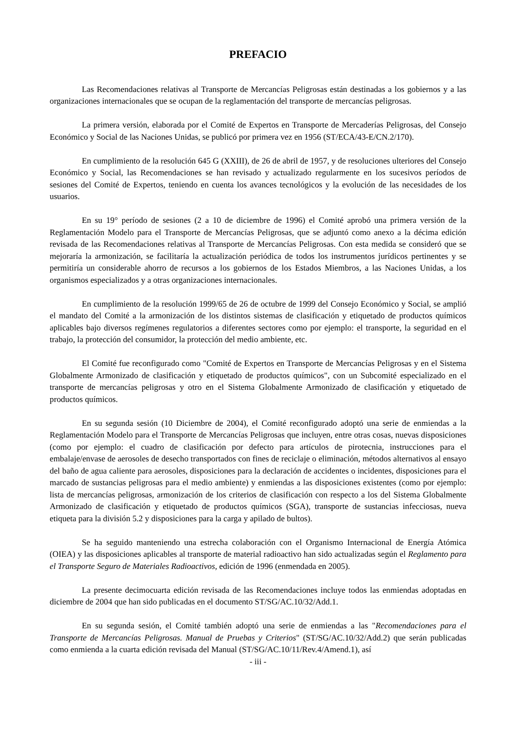PREFACIO
Las Recomendaciones relativas al Transporte de Mercancías Peligrosas están destinadas a los gobiernos y a las organizaciones internacionales que se ocupan de la reglamentación del transporte de mercancías peligrosas.
La primera versión, elaborada por el Comité de Expertos en Transporte de Mercaderías Peligrosas, del Consejo Económico y Social de las Naciones Unidas, se publicó por primera vez en 1956 (ST/ECA/43-E/CN.2/170).
En cumplimiento de la resolución 645 G (XXIII), de 26 de abril de 1957, y de resoluciones ulteriores del Consejo Económico y Social, las Recomendaciones se han revisado y actualizado regularmente en los sucesivos períodos de sesiones del Comité de Expertos, teniendo en cuenta los avances tecnológicos y la evolución de las necesidades de los usuarios.
En su 19° período de sesiones (2 a 10 de diciembre de 1996) el Comité aprobó una primera versión de la Reglamentación Modelo para el Transporte de Mercancías Peligrosas, que se adjuntó como anexo a la décima edición revisada de las Recomendaciones relativas al Transporte de Mercancías Peligrosas. Con esta medida se consideró que se mejoraría la armonización, se facilitaría la actualización periódica de todos los instrumentos jurídicos pertinentes y se permitiría un considerable ahorro de recursos a los gobiernos de los Estados Miembros, a las Naciones Unidas, a los organismos especializados y a otras organizaciones internacionales.
En cumplimiento de la resolución 1999/65 de 26 de octubre de 1999 del Consejo Económico y Social, se amplió el mandato del Comité a la armonización de los distintos sistemas de clasificación y etiquetado de productos químicos aplicables bajo diversos regímenes regulatorios a diferentes sectores como por ejemplo: el transporte, la seguridad en el trabajo, la protección del consumidor, la protección del medio ambiente, etc.
El Comité fue reconfigurado como "Comité de Expertos en Transporte de Mercancías Peligrosas y en el Sistema Globalmente Armonizado de clasificación y etiquetado de productos químicos", con un Subcomité especializado en el transporte de mercancías peligrosas y otro en el Sistema Globalmente Armonizado de clasificación y etiquetado de productos químicos.
En su segunda sesión (10 Diciembre de 2004), el Comité reconfigurado adoptó una serie de enmiendas a la Reglamentación Modelo para el Transporte de Mercancías Peligrosas que incluyen, entre otras cosas, nuevas disposiciones (como por ejemplo: el cuadro de clasificación por defecto para artículos de pirotecnia, instrucciones para el embalaje/envase de aerosoles de desecho transportados con fines de reciclaje o eliminación, métodos alternativos al ensayo del baño de agua caliente para aerosoles, disposiciones para la declaración de accidentes o incidentes, disposiciones para el marcado de sustancias peligrosas para el medio ambiente) y enmiendas a las disposiciones existentes (como por ejemplo: lista de mercancías peligrosas, armonización de los criterios de clasificación con respecto a los del Sistema Globalmente Armonizado de clasificación y etiquetado de productos químicos (SGA), transporte de sustancias infecciosas, nueva etiqueta para la división 5.2 y disposiciones para la carga y apilado de bultos).
Se ha seguido manteniendo una estrecha colaboración con el Organismo Internacional de Energía Atómica (OIEA) y las disposiciones aplicables al transporte de material radioactivo han sido actualizadas según el Reglamento para el Transporte Seguro de Materiales Radioactivos, edición de 1996 (enmendada en 2005).
La presente decimocuarta edición revisada de las Recomendaciones incluye todos las enmiendas adoptadas en diciembre de 2004 que han sido publicadas en el documento ST/SG/AC.10/32/Add.1.
En su segunda sesión, el Comité también adoptó una serie de enmiendas a las "Recomendaciones para el Transporte de Mercancías Peligrosas. Manual de Pruebas y Criterios" (ST/SG/AC.10/32/Add.2) que serán publicadas como enmienda a la cuarta edición revisada del Manual (ST/SG/AC.10/11/Rev.4/Amend.1), así
- iii -